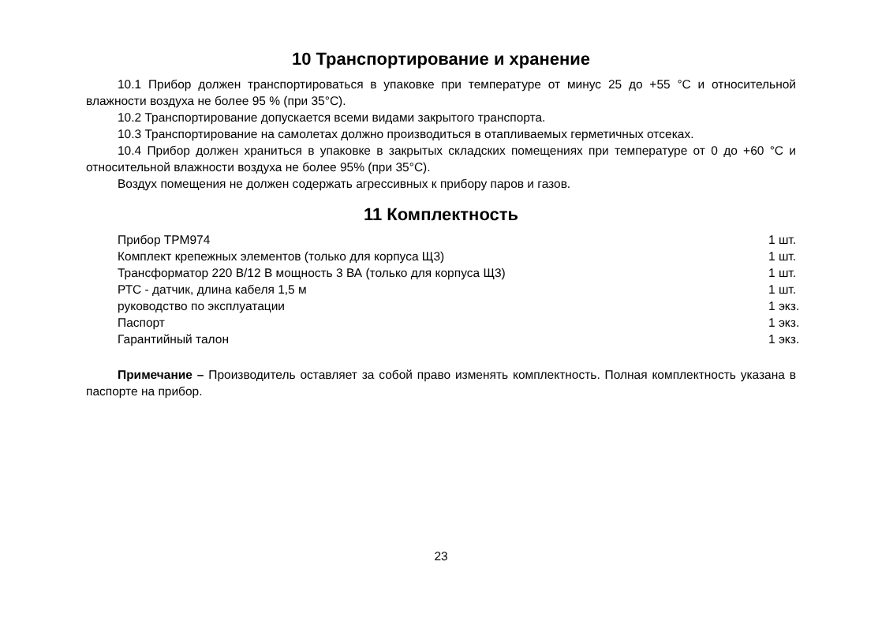10 Транспортирование и хранение
10.1 Прибор должен транспортироваться в упаковке при температуре от минус 25 до +55 °С и относительной влажности воздуха не более 95 % (при 35°С).
10.2 Транспортирование допускается всеми видами закрытого транспорта.
10.3 Транспортирование на самолетах должно производиться в отапливаемых герметичных отсеках.
10.4 Прибор должен храниться в упаковке в закрытых складских помещениях при температуре от 0 до +60 °С и относительной влажности воздуха не более 95% (при 35°С).
Воздух помещения не должен содержать агрессивных к прибору паров и газов.
11 Комплектность
| Прибор ТРМ974 | 1 шт. |
| Комплект крепежных элементов (только для корпуса Щ3) | 1 шт. |
| Трансформатор 220 В/12 В мощность 3 ВА (только для корпуса Щ3) | 1 шт. |
| РТС - датчик, длина кабеля 1,5 м | 1 шт. |
| руководство по эксплуатации | 1 экз. |
| Паспорт | 1 экз. |
| Гарантийный талон | 1 экз. |
Примечание – Производитель оставляет за собой право изменять комплектность. Полная комплектность указана в паспорте на прибор.
23